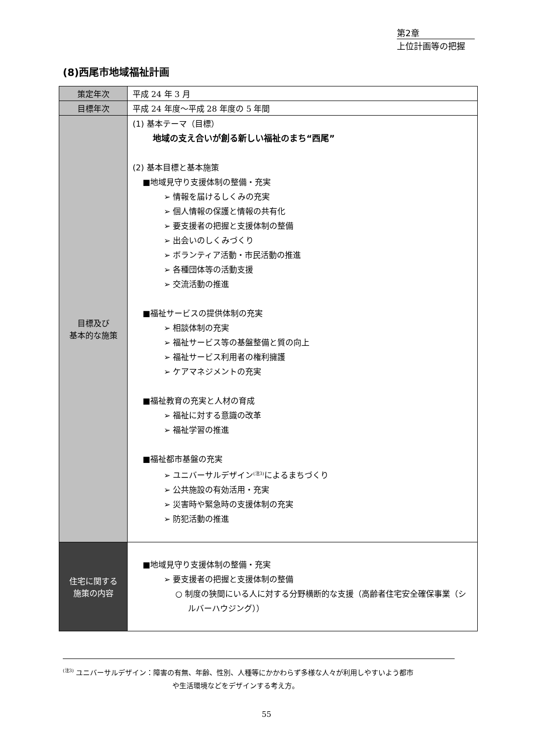第2章
上位計画等の把握
(8)西尾市地域福祉計画
| 策定年次 | 平成 24 年 3 月 |
| 目標年次 | 平成 24 年度～平成 28 年度の 5 年間 |
| 目標及び 基本的な施策 | (1) 基本テーマ（目標） 地域の支え合いが創る新しい福祉のまち“西尾” (2) 基本目標と基本施策 ■地域見守り支援体制の整備・充実 ➢ 情報を届けるしくみの充実 ➢ 個人情報の保護と情報の共有化 ➢ 要支援者の把握と支援体制の整備 ➢ 出会いのしくみづくり ➢ ボランティア活動・市民活動の推進 ➢ 各種団体等の活動支援 ➢ 交流活動の推進 ■福祉サービスの提供体制の充実 ➢ 相談体制の充実 ➢ 福祉サービス等の基盤整備と質の向上 ➢ 福祉サービス利用者の権利擁護 ➢ ケアマネジメントの充実 ■福祉教育の充実と人材の育成 ➢ 福祉に対する意識の改革 ➢ 福祉学習の推進 ■福祉都市基盤の充実 ➢ ユニバーサルデザイン<sup>(注3)</sup>によるまちづくり ➢ 公共施設の有効活用・充実 ➢ 災害時や緊急時の支援体制の充実 ➢ 防犯活動の推進 |
| 住宅に関する 施策の内容 | ■地域見守り支援体制の整備・充実 ➢ 要支援者の把握と支援体制の整備 ○ 制度の狭間にいる人に対する分野横断的な支援（高齢者住宅安全確保事業（シルバーハウジング）） |
<sup>(注3)</sup> ユニバーサルデザイン：障害の有無、年齢、性別、人種等にかかわらず多様な人々が利用しやすいよう都市
や生活環境などをデザインする考え方。
55